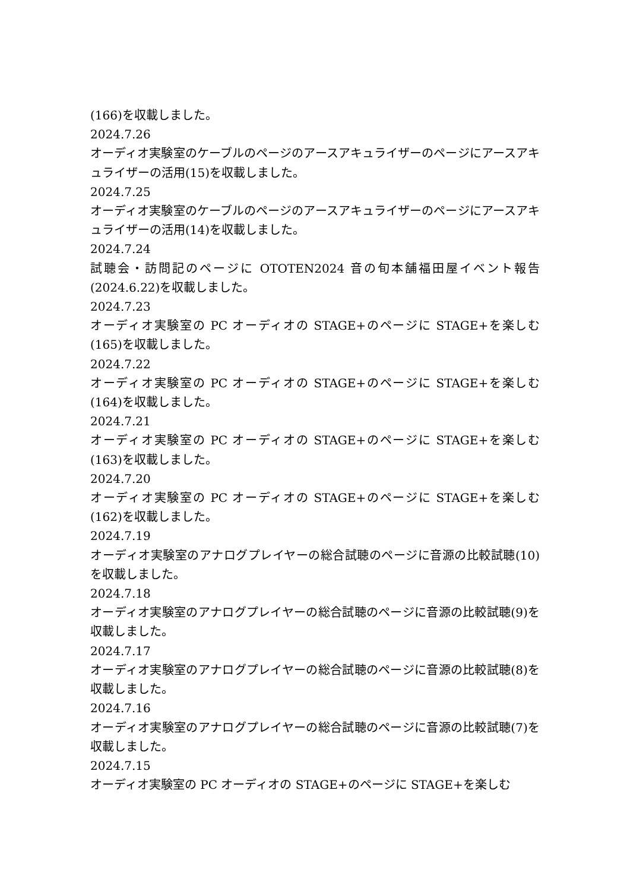(166)を収載しました。
2024.7.26
オーディオ実験室のケーブルのページのアースアキュライザーのページにアースアキュライザーの活用(15)を収載しました。
2024.7.25
オーディオ実験室のケーブルのページのアースアキュライザーのページにアースアキュライザーの活用(14)を収載しました。
2024.7.24
試聴会・訪問記のページに OTOTEN2024 音の旬本舗福田屋イベント報告(2024.6.22)を収載しました。
2024.7.23
オーディオ実験室の PC オーディオの STAGE+のページに STAGE+を楽しむ(165)を収載しました。
2024.7.22
オーディオ実験室の PC オーディオの STAGE+のページに STAGE+を楽しむ(164)を収載しました。
2024.7.21
オーディオ実験室の PC オーディオの STAGE+のページに STAGE+を楽しむ(163)を収載しました。
2024.7.20
オーディオ実験室の PC オーディオの STAGE+のページに STAGE+を楽しむ(162)を収載しました。
2024.7.19
オーディオ実験室のアナログプレイヤーの総合試聴のページに音源の比較試聴(10)を収載しました。
2024.7.18
オーディオ実験室のアナログプレイヤーの総合試聴のページに音源の比較試聴(9)を収載しました。
2024.7.17
オーディオ実験室のアナログプレイヤーの総合試聴のページに音源の比較試聴(8)を収載しました。
2024.7.16
オーディオ実験室のアナログプレイヤーの総合試聴のページに音源の比較試聴(7)を収載しました。
2024.7.15
オーディオ実験室の PC オーディオの STAGE+のページに STAGE+を楽しむ